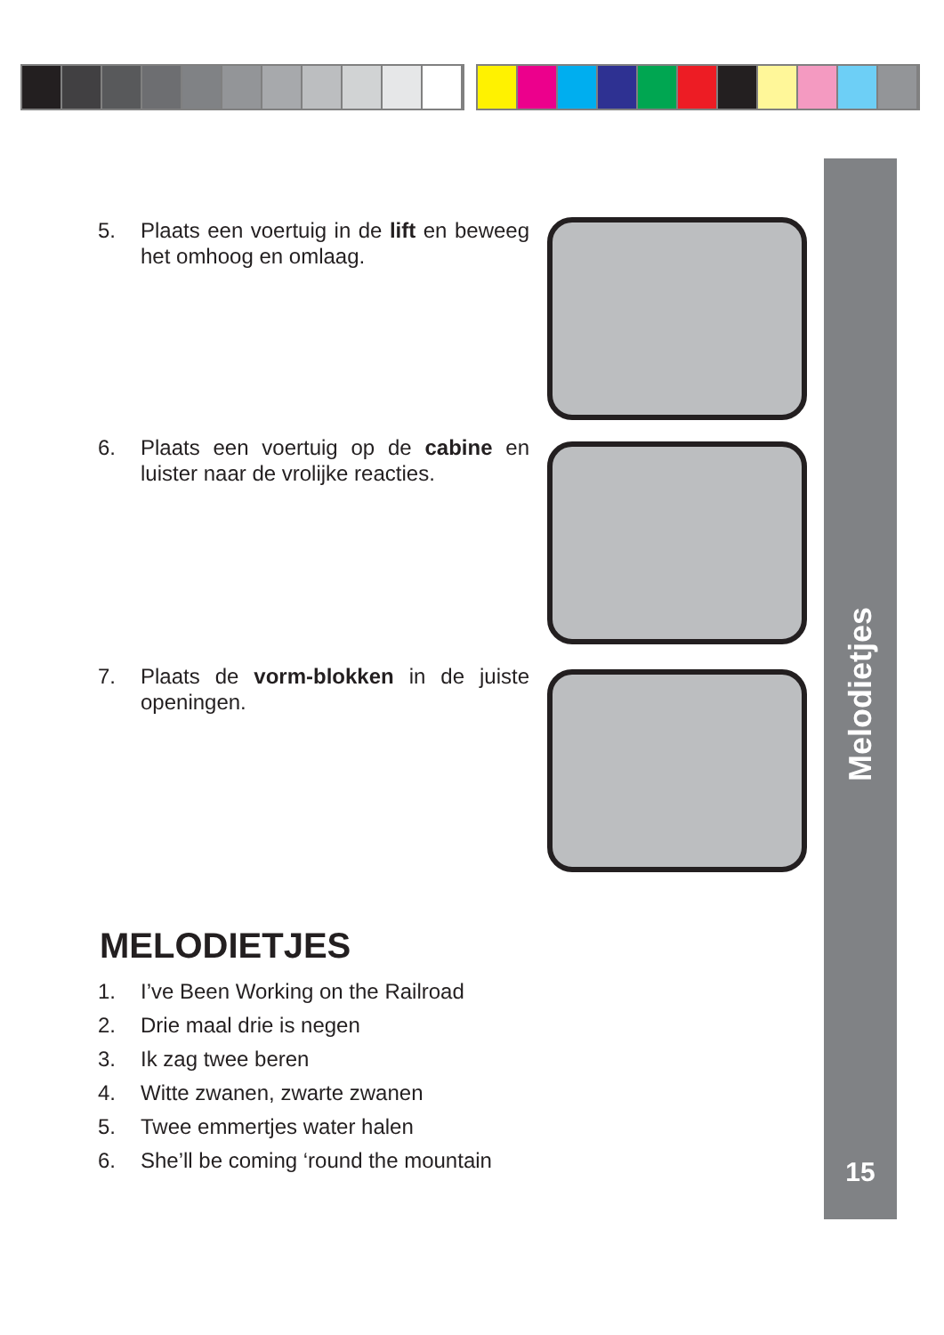Melodietjes
15
5. Plaats een voertuig in de lift en beweeg het omhoog en omlaag.
6. Plaats een voertuig op de cabine en luister naar de vrolijke reacties.
7. Plaats de vorm-blokken in de juiste openingen.
MELODIETJES
1. I’ve Been Working on the Railroad
2. Drie maal drie is negen
3. Ik zag twee beren
4. Witte zwanen, zwarte zwanen
5. Twee emmertjes water halen
6. She’ll be coming ‘round the mountain